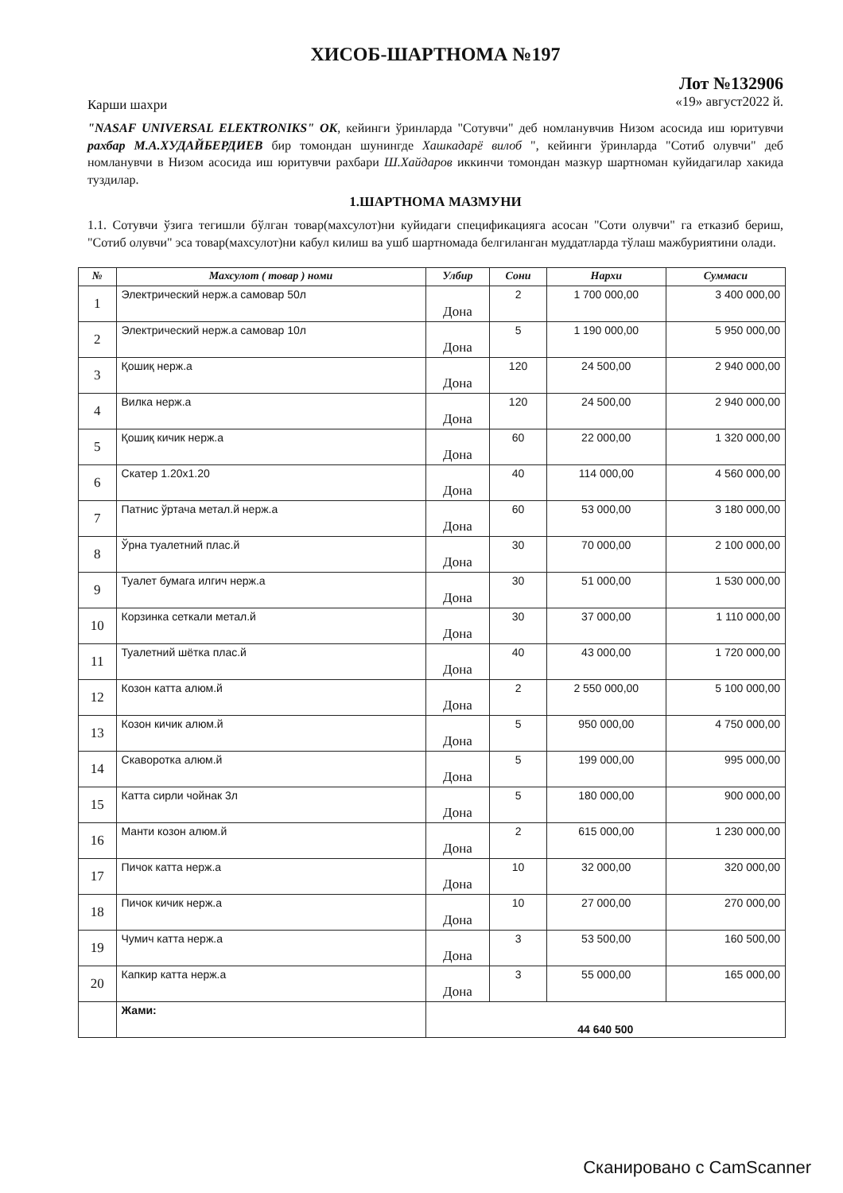ХИСОБ-ШАРТНОМА №197
Карши шахри
Лот №132906
«19» август2022 й.
"NASAF UNIVERSAL ELEKTRONIKS" OK, кейинги ўринларда "Сотувчи" деб номланувчив Низом асосида иш юритувчи рахбар М.А.ХУДАЙБЕРДИЕВ бир томондан шунингде Хашкадарё вилоб ", кейинги ўринларда "Сотиб олувчи" деб номланувчи в Низом асосида иш юритувчи рахбари Ш.Хайдаров иккинчи томондан мазкур шартноман куйидагилар хакида туздилар.
1.ШАРТНОМА МАЗМУНИ
1.1. Сотувчи ўзига тегишли бўлган товар(махсулот)ни куйидаги спецификацияга асосан "Соти олувчи" га етказиб бериш, "Сотиб олувчи" эса товар(махсулот)ни кабул килиш ва ушб шартномада белгиланган муддатларда тўлаш мажбуриятини олади.
| № | Махсулот ( товар ) номи | Улбир | Сони | Нархи | Суммаси |
| --- | --- | --- | --- | --- | --- |
| 1 | Электрический нерж.а самовар 50л | Дона | 2 | 1 700 000,00 | 3 400 000,00 |
| 2 | Электрический нерж.а самовар 10л | Дона | 5 | 1 190 000,00 | 5 950 000,00 |
| 3 | Қошиқ нерж.а | Дона | 120 | 24 500,00 | 2 940 000,00 |
| 4 | Вилка нерж.а | Дона | 120 | 24 500,00 | 2 940 000,00 |
| 5 | Қошиқ кичик нерж.а | Дона | 60 | 22 000,00 | 1 320 000,00 |
| 6 | Скатер 1.20x1.20 | Дона | 40 | 114 000,00 | 4 560 000,00 |
| 7 | Патнис ўртача метал.й нерж.а | Дона | 60 | 53 000,00 | 3 180 000,00 |
| 8 | Ўрна туалетний плас.й | Дона | 30 | 70 000,00 | 2 100 000,00 |
| 9 | Туалет бумага илгич нерж.а | Дона | 30 | 51 000,00 | 1 530 000,00 |
| 10 | Корзинка сеткали метал.й | Дона | 30 | 37 000,00 | 1 110 000,00 |
| 11 | Туалетний шётка плас.й | Дона | 40 | 43 000,00 | 1 720 000,00 |
| 12 | Козон катта алюм.й | Дона | 2 | 2 550 000,00 | 5 100 000,00 |
| 13 | Козон кичик алюм.й | Дона | 5 | 950 000,00 | 4 750 000,00 |
| 14 | Скаворотка алюм.й | Дона | 5 | 199 000,00 | 995 000,00 |
| 15 | Катта сирли чойнак 3л | Дона | 5 | 180 000,00 | 900 000,00 |
| 16 | Манти козон алюм.й | Дона | 2 | 615 000,00 | 1 230 000,00 |
| 17 | Пичок катта нерж.а | Дона | 10 | 32 000,00 | 320 000,00 |
| 18 | Пичок кичик нерж.а | Дона | 10 | 27 000,00 | 270 000,00 |
| 19 | Чумич катта нерж.а | Дона | 3 | 53 500,00 | 160 500,00 |
| 20 | Капкир катта нерж.а | Дона | 3 | 55 000,00 | 165 000,00 |
| | Жами: | 44 640 500 | | | |
Сканировано с CamScanner